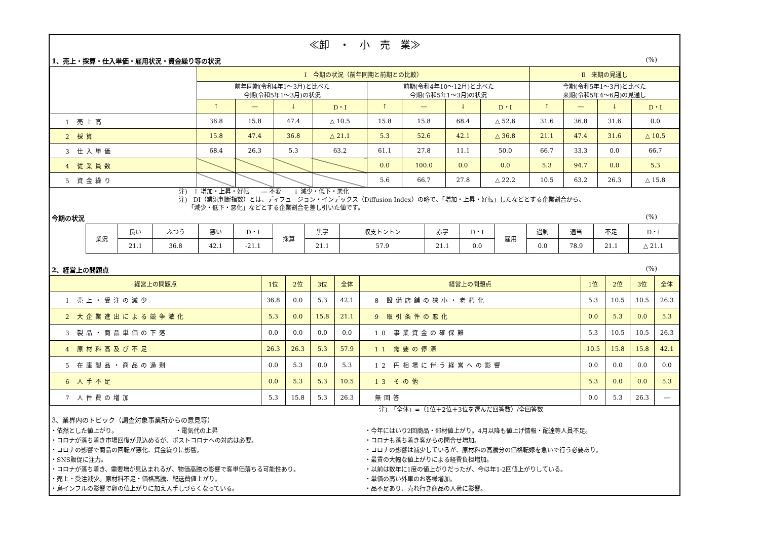≪卸　・　小　売　業≫
1、売上・採算・仕入単価・雇用状況・資金繰り等の状況 (%)
| | Ⅰ 今期の状況（前年同期と前期との比較） | | | | | | | | Ⅱ 来期の見通し | | | |
| --- | --- | --- | --- | --- | --- | --- | --- | --- | --- | --- | --- | --- |
| | 前年同期(令和4年1～3月)と比べた 今期(令和5年1～3月)の状況 | | | | 前期(令和4年10～12月)と比べた 今期(令和5年1～3月)の状況 | | | | 今期(令和5年1～3月)と比べた 来期(令和5年4～6月)の見通し | | | |
| | ↑ | ― | ↓ | D・I | ↑ | ― | ↓ | D・I | ↑ | ― | ↓ | D・I |
| 1 売上高 | 36.8 | 15.8 | 47.4 | △ 10.5 | 15.8 | 15.8 | 68.4 | △ 52.6 | 31.6 | 36.8 | 31.6 | 0.0 |
| 2 採算 | 15.8 | 47.4 | 36.8 | △ 21.1 | 5.3 | 52.6 | 42.1 | △ 36.8 | 21.1 | 47.4 | 31.6 | △ 10.5 |
| 3 仕入単価 | 68.4 | 26.3 | 5.3 | 63.2 | 61.1 | 27.8 | 11.1 | 50.0 | 66.7 | 33.3 | 0.0 | 66.7 |
| 4 従業員数 | | | | | 0.0 | 100.0 | 0.0 | 0.0 | 5.3 | 94.7 | 0.0 | 5.3 |
| 5 資金繰り | | | | | 5.6 | 66.7 | 27.8 | △ 22.2 | 10.5 | 63.2 | 26.3 | △ 15.8 |
注)　↑ 増加・上昇・好転　　― 不変　　↓ 減少・低下・悪化
注)　DI（業況判断指数）とは、ディフュージョン・インデックス（Diffusion Index）の略で、「増加・上昇・好転」したなどとする企業割合から、
　　「減少・低下・悪化」などとする企業割合を差し引いた値です。
今期の状況 (%)
| 業況 | 良い | ふつう | 悪い | D・I | 採算 | 黒字 | 収支トントン | 赤字 | D・I | 雇用 | 過剰 | 適当 | 不足 | D・I |
| | 21.1 | 36.8 | 42.1 | -21.1 | | 21.1 | 57.9 | 21.1 | 0.0 | | 0.0 | 78.9 | 21.1 | △ 21.1 |
2、経営上の問題点 (%)
| 経営上の問題点 | 1位 | 2位 | 3位 | 全体 | 経営上の問題点 | 1位 | 2位 | 3位 | 全体 |
| --- | --- | --- | --- | --- | --- | --- | --- | --- | --- |
| 1 売上・受注の減少 | 36.8 | 0.0 | 5.3 | 42.1 | 8 設備店舗の狭小・老朽化 | 5.3 | 10.5 | 10.5 | 26.3 |
| 2 大企業進出による競争激化 | 5.3 | 0.0 | 15.8 | 21.1 | 9 取引条件の悪化 | 0.0 | 5.3 | 0.0 | 5.3 |
| 3 製品・商品単価の下落 | 0.0 | 0.0 | 0.0 | 0.0 | 10 事業資金の確保難 | 5.3 | 10.5 | 10.5 | 26.3 |
| 4 原材料高及び不足 | 26.3 | 26.3 | 5.3 | 57.9 | 11 需要の停滞 | 10.5 | 15.8 | 15.8 | 42.1 |
| 5 在庫製品・商品の過剰 | 0.0 | 5.3 | 0.0 | 5.3 | 12 円相場に伴う経営への影響 | 0.0 | 0.0 | 0.0 | 0.0 |
| 6 人手不足 | 0.0 | 5.3 | 5.3 | 10.5 | 13 その他 | 5.3 | 0.0 | 0.0 | 5.3 |
| 7 人件費の増加 | 5.3 | 15.8 | 5.3 | 26.3 | 無回答 | 0.0 | 5.3 | 26.3 | ― |
注)　「全体」=（1位＋2位＋3位を選んだ回答数）/全回答数
3、業界内のトピック（調査対象事業所からの意見等）
・依然とした値上がり。　　　　　　　　　　・電気代の上昇
・コロナが落ち着き市場回復が見込めるが、ポストコロナへの対応は必要。
・コロナの影響で商品の回転が悪化、資金繰りに影響。
・SNS販促に注力。
・コロナが落ち着き、需要増が見込まれるが、物価高騰の影響で客単価落ちる可能性あり。
・売上・受注減少。原材料不足・価格高騰、配送費値上がり。
・鳥インフルの影響で卵の値上がりに加え入手しづらくなっている。
・今年にはいり2回商品・部材値上がり。4月以降も値上げ情報・配達等人員不足。
・コロナも落ち着き客からの問合せ増加。
・コロナの影響は減少しているが、原材料の高騰分の価格転嫁を急いで行う必要あり。
・最賃の大幅な値上がりによる経費負担増加。
・以前は数年に1度の値上がりだったが、今は年1-2回値上がりしている。
・単価の高い外車のお客様増加。
・品不足あり、売れ行き商品の入荷に影響。